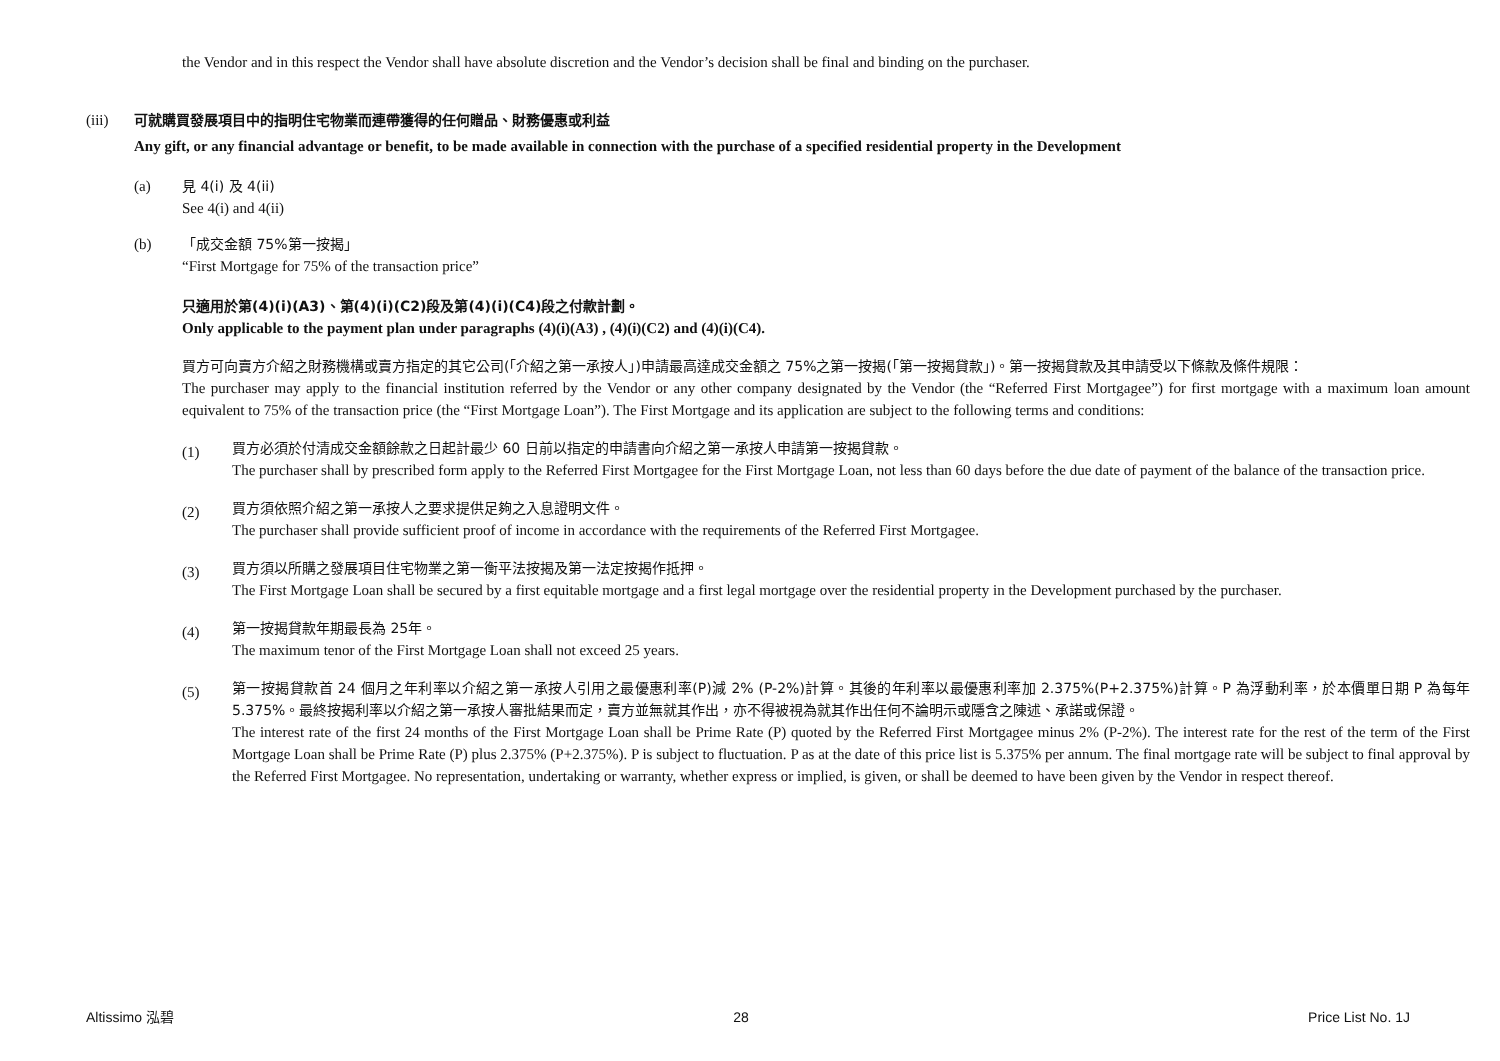the Vendor and in this respect the Vendor shall have absolute discretion and the Vendor’s decision shall be final and binding on the purchaser.
(iii) 可就購買發展項目中的指明住宅物業而連帶獲得的任何贈品、財務優惠或利益
Any gift, or any financial advantage or benefit, to be made available in connection with the purchase of a specified residential property in the Development
(a) 見 4(i) 及 4(ii)
See 4(i) and 4(ii)
(b) 「成交金額 75%第一按揭」
“First Mortgage for 75% of the transaction price”
只適用於第(4)(i)(A3)、第(4)(i)(C2)段及第(4)(i)(C4)段之付款計劃。
Only applicable to the payment plan under paragraphs (4)(i)(A3) , (4)(i)(C2) and (4)(i)(C4).
買方可向賣方介紹之財務機構或賣方指定的其它公司(「介紹之第一承按人」)申請最高達成交金額之 75%之第一按揭(「第一按揭貸款」)。第一按揭貸款及其申請受以下條款及條件規限：
The purchaser may apply to the financial institution referred by the Vendor or any other company designated by the Vendor (the “Referred First Mortgagee”) for first mortgage with a maximum loan amount equivalent to 75% of the transaction price (the “First Mortgage Loan”). The First Mortgage and its application are subject to the following terms and conditions:
(1)
買方必須於付清成交金額餘款之日起計最少 60 日前以指定的申請書向介紹之第一承按人申請第一按揭貸款。
The purchaser shall by prescribed form apply to the Referred First Mortgagee for the First Mortgage Loan, not less than 60 days before the due date of payment of the balance of the transaction price.
(2)
買方須依照介紹之第一承按人之要求提供足夠之入息證明文件。
The purchaser shall provide sufficient proof of income in accordance with the requirements of the Referred First Mortgagee.
(3)
買方須以所購之發展項目住宅物業之第一衡平法按揭及第一法定按揭作抵押。
The First Mortgage Loan shall be secured by a first equitable mortgage and a first legal mortgage over the residential property in the Development purchased by the purchaser.
(4)
第一按揭貸款年期最長為 25年。
The maximum tenor of the First Mortgage Loan shall not exceed 25 years.
(5)
第一按揭貸款首 24 個月之年利率以介紹之第一承按人引用之最優惠利率(P)減 2% (P-2%)計算。其後的年利率以最優惠利率加 2.375%(P+2.375%)計算。P 為浮動利率，於本價單日期 P 為每年 5.375%。最終按揭利率以介紹之第一承按人審批結果而定，賣方並無就其作出，亦不得被視為就其作出任何不論明示或隱含之陳述、承諾或保證。
The interest rate of the first 24 months of the First Mortgage Loan shall be Prime Rate (P) quoted by the Referred First Mortgagee minus 2% (P-2%). The interest rate for the rest of the term of the First Mortgage Loan shall be Prime Rate (P) plus 2.375% (P+2.375%). P is subject to fluctuation. P as at the date of this price list is 5.375% per annum. The final mortgage rate will be subject to final approval by the Referred First Mortgagee. No representation, undertaking or warranty, whether express or implied, is given, or shall be deemed to have been given by the Vendor in respect thereof.
Altissimo 泓碧 28 Price List No. 1J